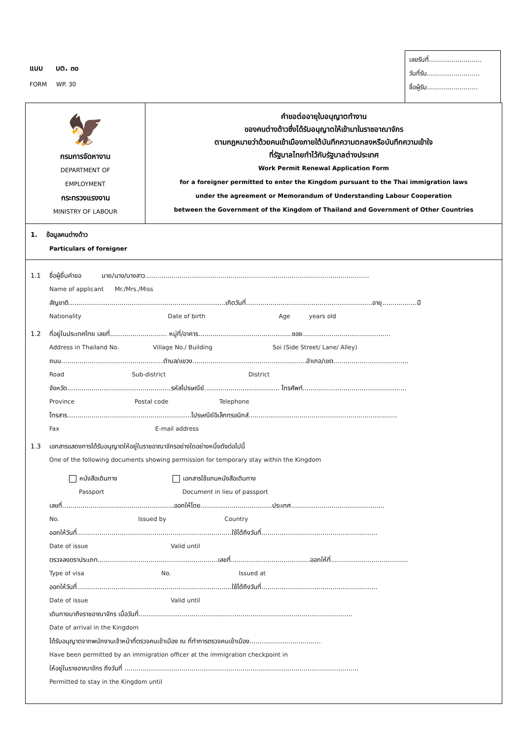แบบ บต. ๓๐
FORM WP. 30
เลขรับที่..........................
วันที่รับ..........................
ชื่อผู้รับ.........................
🦅
กรมการจัดหางาน
DEPARTMENT OF
EMPLOYMENT
กระทรวงแรงงาน
MINISTRY OF LABOUR
คำขอต่ออายุใบอนุญาตทำงาน
ของคนต่างด้าวซึ่งได้รับอนุญาตให้เข้ามาในราชอาณาจักร
ตามกฎหมายว่าด้วยคนเข้าเมืองภายใต้บันทึกความตกลงหรือบันทึกความเข้าใจ
ที่รัฐบาลไทยทำไว้กับรัฐบาลต่างประเทศ
Work Permit Renewal Application Form
for a foreigner permitted to enter the Kingdom pursuant to the Thai immigration laws
under the agreement or Memorandum of Understanding Labour Cooperation
between the Government of the Kingdom of Thailand and Government of Other Countries
1. ข้อมูลคนต่างด้าว
Particulars of foreigner
1.1 ชื่อผู้ยื่นคำขอ นาย/นาง/นางสาว..............................................................................................................
Name of applicant Mr./Mrs./Miss
สัญชาติ.............................................................................เกิดวันที่..............................................................อายุ.................ปี
Nationality Date of birth Age years old
1.2 ที่อยู่ในประเทศไทย เลขที่............................ หมู่ที่/อาคาร..............................................ซอย...........................................
Address in Thailand No. Village No./ Building Soi (Side Street/ Lane/ Alley)
ถนน..................................................ตำบล/แขวง........................................................อำเภอ/เขต.....................................
Road Sub-district District
จังหวัด...................................................รหัสไปรษณีย์..................................... โทรศัพท์...................................................
Province Postal code Telephone
โทรสาร.............................................................ไปรษณีย์อิเล็กทรอนิกส์.........................................................................
Fax E-mail address
1.3 เอกสารแสดงการได้รับอนุญาตให้อยู่ในราชอาณาจักรอย่างใดอย่างหนึ่งดังต่อไปนี้
One of the following documents showing permission for temporary stay within the Kingdom
หนังสือเดินทาง
Passport
เอกสารใช้แทนหนังสือเดินทาง
Document in lieu of passport
เลขที่.......................................................ออกให้โดย...................................ประเทศ..............................................
No. Issued by Country
ออกให้วันที่............................................................................ใช้ได้ถึงวันที่.........................................................
Date of issue Valid until
ตรวจลงตราประเภท...........................................................เลขที่.......................................ออกให้ที่......................................
Type of visa No. Issued at
ออกให้วันที่............................................................................ใช้ได้ถึงวันที่.........................................................
Date of issue Valid until
เดินทางมาถึงราชอาณาจักร เมื่อวันที่.........................................................................................................
Date of arrival in the Kingdom
ได้รับอนุญาตจากพนักงานเจ้าหน้าที่ตรวจคนเข้าเมือง ณ ที่ทำการตรวจคนเข้าเมือง...................................
Have been permitted by an immigration officer at the immigration checkpoint in
ให้อยู่ในราชอาณาจักร ถึงวันที่ ...................................................................................................................
Permitted to stay in the Kingdom until